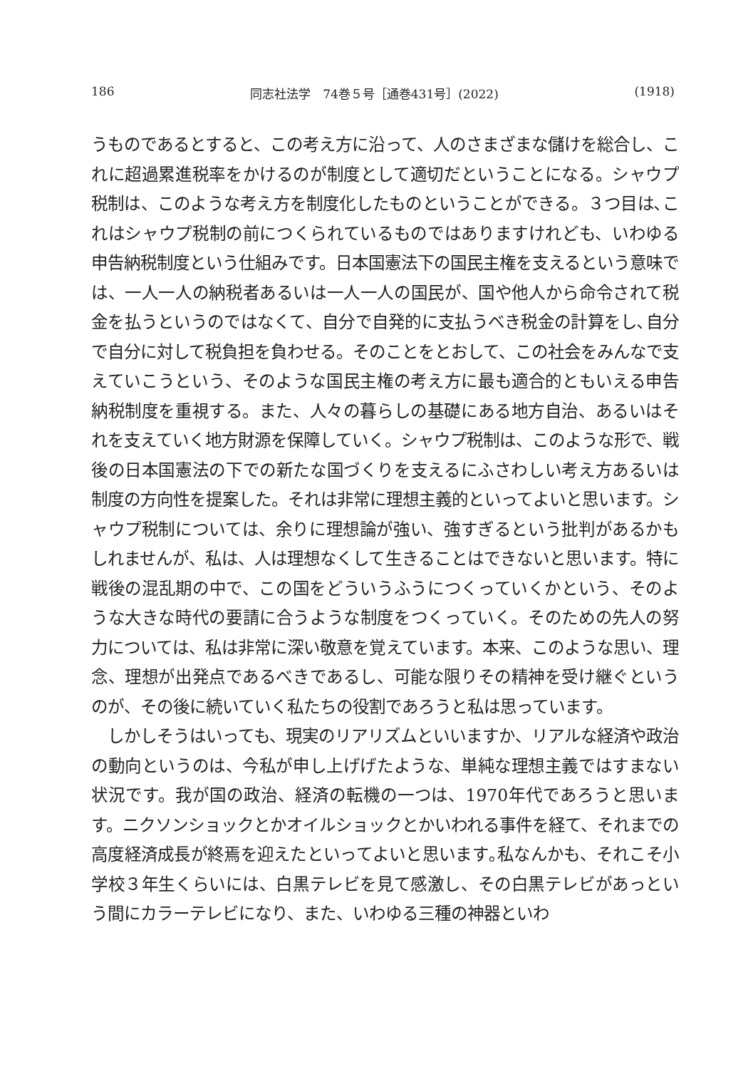186 同志社法学　74巻５号［通巻431号］(2022) (1918)
うものであるとすると、この考え方に沿って、人のさまざまな儲けを総合し、これに超過累進税率をかけるのが制度として適切だということになる。シャウプ税制は、このような考え方を制度化したものということができる。３つ目は､これはシャウプ税制の前につくられているものではありますけれども、いわゆる申告納税制度という仕組みです。日本国憲法下の国民主権を支えるという意味では、一人一人の納税者あるいは一人一人の国民が、国や他人から命令されて税金を払うというのではなくて、自分で自発的に支払うべき税金の計算をし､自分で自分に対して税負担を負わせる。そのことをとおして、この社会をみんなで支えていこうという、そのような国民主権の考え方に最も適合的ともいえる申告納税制度を重視する。また、人々の暮らしの基礎にある地方自治、あるいはそれを支えていく地方財源を保障していく。シャウプ税制は、このような形で、戦後の日本国憲法の下での新たな国づくりを支えるにふさわしい考え方あるいは制度の方向性を提案した。それは非常に理想主義的といってよいと思います。シャウプ税制については、余りに理想論が強い、強すぎるという批判があるかもしれませんが、私は、人は理想なくして生きることはできないと思います。特に戦後の混乱期の中で、この国をどういうふうにつくっていくかという、そのような大きな時代の要請に合うような制度をつくっていく。そのための先人の努力については、私は非常に深い敬意を覚えています。本来、このような思い、理念、理想が出発点であるべきであるし、可能な限りその精神を受け継ぐというのが、その後に続いていく私たちの役割であろうと私は思っています。
　しかしそうはいっても、現実のリアリズムといいますか、リアルな経済や政治の動向というのは、今私が申し上げげたような、単純な理想主義ではすまない状況です。我が国の政治、経済の転機の一つは、1970年代であろうと思います。ニクソンショックとかオイルショックとかいわれる事件を経て、それまでの高度経済成長が終焉を迎えたといってよいと思います｡私なんかも、それこそ小学校３年生くらいには、白黒テレビを見て感激し、その白黒テレビがあっという間にカラーテレビになり、また、いわゆる三種の神器といわ